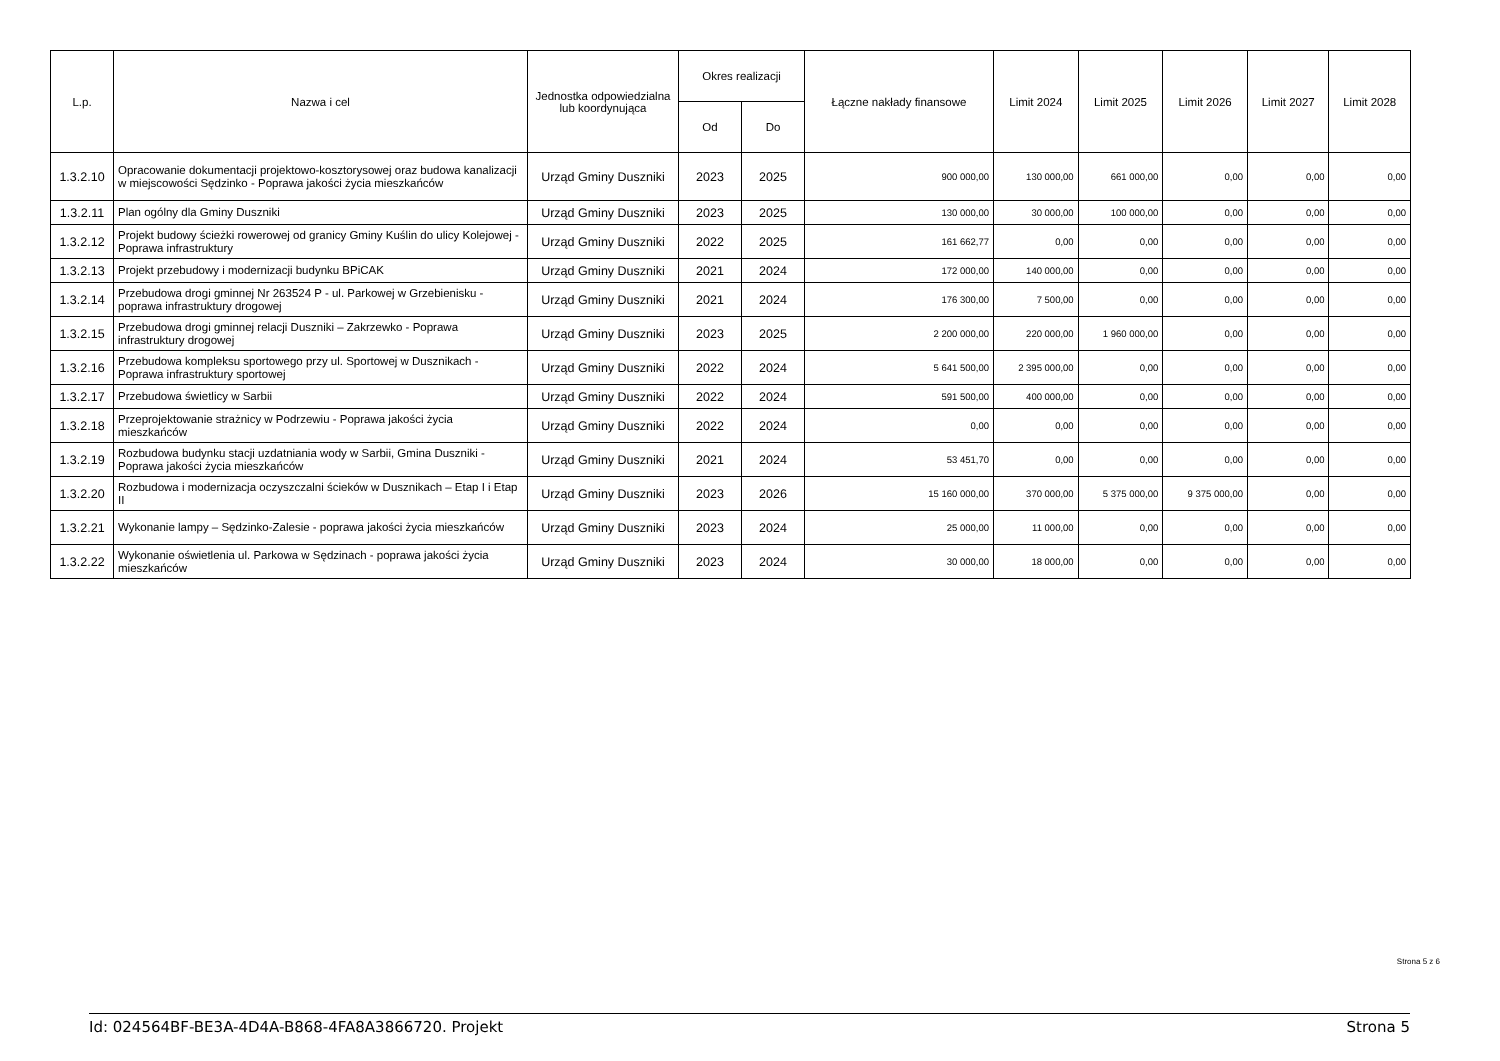| L.p. | Nazwa i cel | Jednostka odpowiedzialna lub koordynująca | Okres realizacji | | Łączne nakłady finansowe | Limit 2024 | Limit 2025 | Limit 2026 | Limit 2027 | Limit 2028 |
| --- | --- | --- | --- | --- | --- | --- | --- | --- | --- | --- |
| | | | Od | Do | | | | | | |
| 1.3.2.10 | Opracowanie dokumentacji projektowo-kosztorysowej oraz budowa kanalizacji w miejscowości Sędzinko - Poprawa jakości życia mieszkańców | Urząd Gminy Duszniki | 2023 | 2025 | 900 000,00 | 130 000,00 | 661 000,00 | 0,00 | 0,00 | 0,00 |
| 1.3.2.11 | Plan ogólny dla Gminy Duszniki | Urząd Gminy Duszniki | 2023 | 2025 | 130 000,00 | 30 000,00 | 100 000,00 | 0,00 | 0,00 | 0,00 |
| 1.3.2.12 | Projekt budowy ścieżki rowerowej od granicy Gminy Kuślin do ulicy Kolejowej - Poprawa infrastruktury | Urząd Gminy Duszniki | 2022 | 2025 | 161 662,77 | 0,00 | 0,00 | 0,00 | 0,00 | 0,00 |
| 1.3.2.13 | Projekt przebudowy i modernizacji budynku BPiCAK | Urząd Gminy Duszniki | 2021 | 2024 | 172 000,00 | 140 000,00 | 0,00 | 0,00 | 0,00 | 0,00 |
| 1.3.2.14 | Przebudowa drogi gminnej Nr 263524 P - ul. Parkowej w Grzebienisku - poprawa infrastruktury drogowej | Urząd Gminy Duszniki | 2021 | 2024 | 176 300,00 | 7 500,00 | 0,00 | 0,00 | 0,00 | 0,00 |
| 1.3.2.15 | Przebudowa drogi gminnej relacji Duszniki – Zakrzewko - Poprawa infrastruktury drogowej | Urząd Gminy Duszniki | 2023 | 2025 | 2 200 000,00 | 220 000,00 | 1 960 000,00 | 0,00 | 0,00 | 0,00 |
| 1.3.2.16 | Przebudowa kompleksu sportowego przy ul. Sportowej w Dusznikach - Poprawa infrastruktury sportowej | Urząd Gminy Duszniki | 2022 | 2024 | 5 641 500,00 | 2 395 000,00 | 0,00 | 0,00 | 0,00 | 0,00 |
| 1.3.2.17 | Przebudowa świetlicy w Sarbii | Urząd Gminy Duszniki | 2022 | 2024 | 591 500,00 | 400 000,00 | 0,00 | 0,00 | 0,00 | 0,00 |
| 1.3.2.18 | Przeprojektowanie strażnicy w Podrzewiu - Poprawa jakości życia mieszkańców | Urząd Gminy Duszniki | 2022 | 2024 | 0,00 | 0,00 | 0,00 | 0,00 | 0,00 | 0,00 |
| 1.3.2.19 | Rozbudowa budynku stacji uzdatniania wody w Sarbii, Gmina Duszniki - Poprawa jakości życia mieszkańców | Urząd Gminy Duszniki | 2021 | 2024 | 53 451,70 | 0,00 | 0,00 | 0,00 | 0,00 | 0,00 |
| 1.3.2.20 | Rozbudowa i modernizacja oczyszczalni ścieków w Dusznikach – Etap I i Etap II | Urząd Gminy Duszniki | 2023 | 2026 | 15 160 000,00 | 370 000,00 | 5 375 000,00 | 9 375 000,00 | 0,00 | 0,00 |
| 1.3.2.21 | Wykonanie lampy – Sędzinko-Zalesie - poprawa jakości życia mieszkańców | Urząd Gminy Duszniki | 2023 | 2024 | 25 000,00 | 11 000,00 | 0,00 | 0,00 | 0,00 | 0,00 |
| 1.3.2.22 | Wykonanie oświetlenia ul. Parkowa w Sędzinach - poprawa jakości życia mieszkańców | Urząd Gminy Duszniki | 2023 | 2024 | 30 000,00 | 18 000,00 | 0,00 | 0,00 | 0,00 | 0,00 |
Strona 5 z 6
Id: 024564BF-BE3A-4D4A-B868-4FA8A3866720. Projekt Strona 5